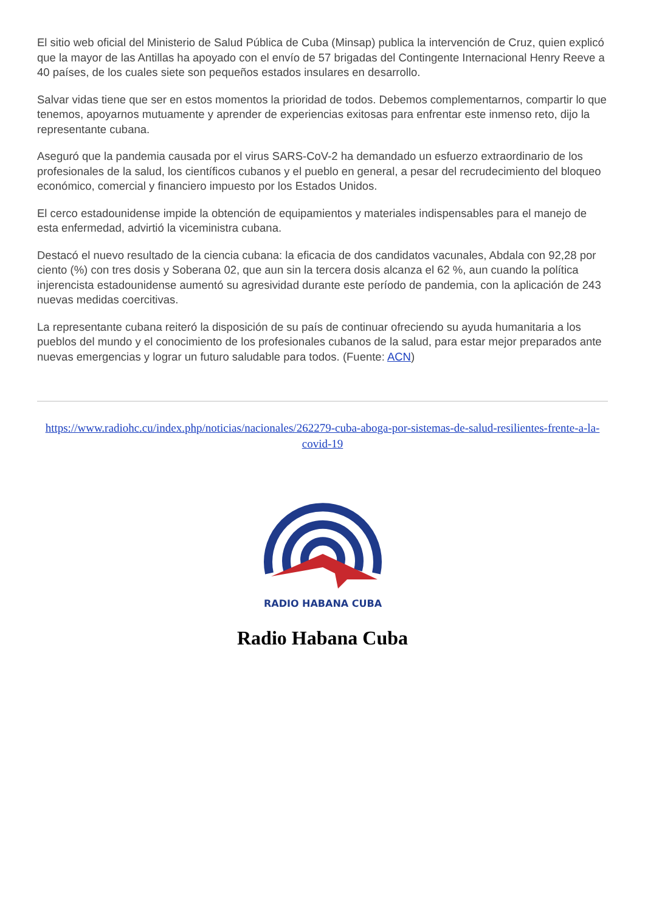El sitio web oficial del Ministerio de Salud Pública de Cuba (Minsap) publica la intervención de Cruz, quien explicó que la mayor de las Antillas ha apoyado con el envío de 57 brigadas del Contingente Internacional Henry Reeve a 40 países, de los cuales siete son pequeños estados insulares en desarrollo.
Salvar vidas tiene que ser en estos momentos la prioridad de todos. Debemos complementarnos, compartir lo que tenemos, apoyarnos mutuamente y aprender de experiencias exitosas para enfrentar este inmenso reto, dijo la representante cubana.
Aseguró que la pandemia causada por el virus SARS-CoV-2 ha demandado un esfuerzo extraordinario de los profesionales de la salud, los científicos cubanos y el pueblo en general, a pesar del recrudecimiento del bloqueo económico, comercial y financiero impuesto por los Estados Unidos.
El cerco estadounidense impide la obtención de equipamientos y materiales indispensables para el manejo de esta enfermedad, advirtió la viceministra cubana.
Destacó el nuevo resultado de la ciencia cubana: la eficacia de dos candidatos vacunales, Abdala con 92,28 por ciento (%) con tres dosis y Soberana 02, que aun sin la tercera dosis alcanza el 62 %, aun cuando la política injerencista estadounidense aumentó su agresividad durante este período de pandemia, con la aplicación de 243 nuevas medidas coercitivas.
La representante cubana reiteró la disposición de su país de continuar ofreciendo su ayuda humanitaria a los pueblos del mundo y el conocimiento de los profesionales cubanos de la salud, para estar mejor preparados ante nuevas emergencias y lograr un futuro saludable para todos. (Fuente: ACN)
https://www.radiohc.cu/index.php/noticias/nacionales/262279-cuba-aboga-por-sistemas-de-salud-resilientes-frente-a-la-covid-19
RADIO HABANA CUBA
Radio Habana Cuba